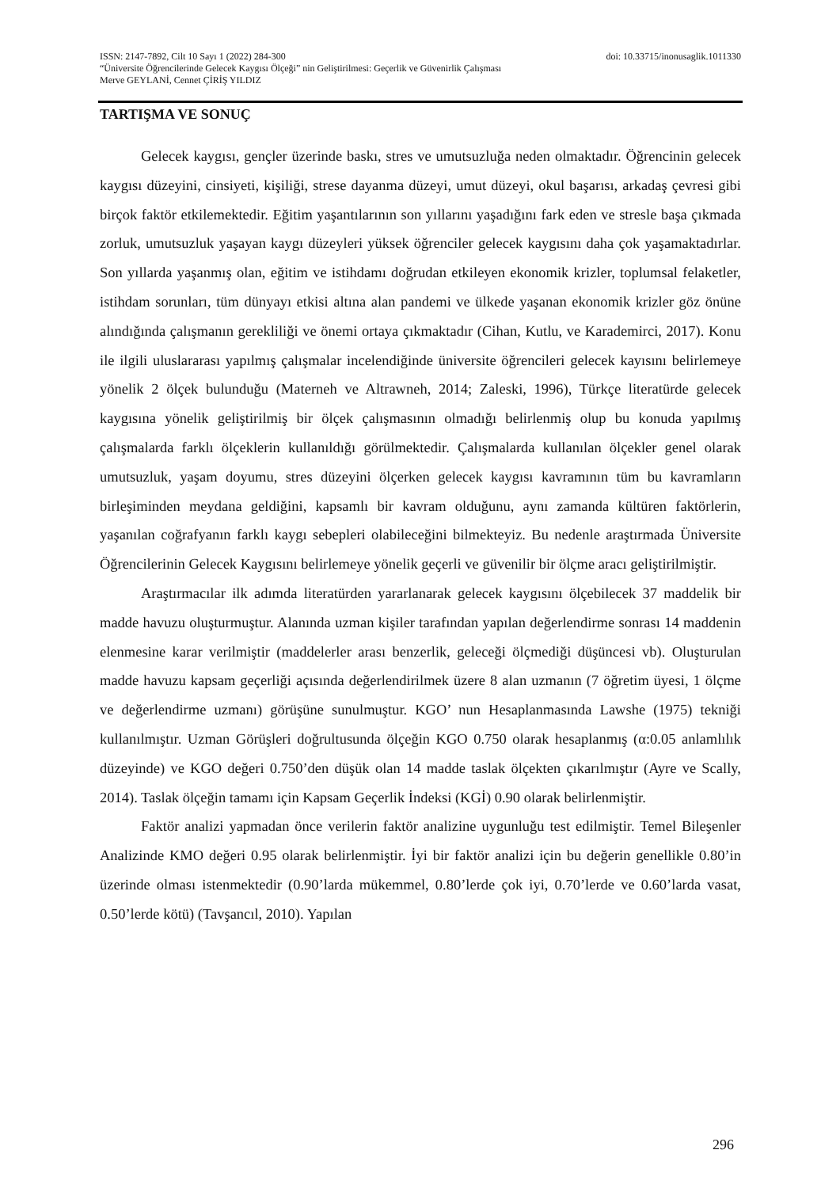ISSN: 2147-7892, Cilt 10 Sayı 1 (2022) 284-300 doi: 10.33715/inonusaglik.1011330
“Üniversite Öğrencilerinde Gelecek Kaygısı Ölçeği” nin Geliştirilmesi: Geçerlik ve Güvenirlik Çalışması
Merve GEYLANİ, Cennet ÇİRİŞ YILDIZ
TARTIŞMA VE SONUÇ
Gelecek kaygısı, gençler üzerinde baskı, stres ve umutsuzluğa neden olmaktadır. Öğrencinin gelecek kaygısı düzeyini, cinsiyeti, kişiliği, strese dayanma düzeyi, umut düzeyi, okul başarısı, arkadaş çevresi gibi birçok faktör etkilemektedir. Eğitim yaşantılarının son yıllarını yaşadığını fark eden ve stresle başa çıkmada zorluk, umutsuzluk yaşayan kaygı düzeyleri yüksek öğrenciler gelecek kaygısını daha çok yaşamaktadırlar. Son yıllarda yaşanmış olan, eğitim ve istihdamı doğrudan etkileyen ekonomik krizler, toplumsal felaketler, istihdam sorunları, tüm dünyayı etkisi altına alan pandemi ve ülkede yaşanan ekonomik krizler göz önüne alındığında çalışmanın gerekliliği ve önemi ortaya çıkmaktadır (Cihan, Kutlu, ve Karademirci, 2017). Konu ile ilgili uluslararası yapılmış çalışmalar incelendiğinde üniversite öğrencileri gelecek kayısını belirlemeye yönelik 2 ölçek bulunduğu (Materneh ve Altrawneh, 2014; Zaleski, 1996), Türkçe literatürde gelecek kaygısına yönelik geliştirilmiş bir ölçek çalışmasının olmadığı belirlenmiş olup bu konuda yapılmış çalışmalarda farklı ölçeklerin kullanıldığı görülmektedir. Çalışmalarda kullanılan ölçekler genel olarak umutsuzluk, yaşam doyumu, stres düzeyini ölçerken gelecek kaygısı kavramının tüm bu kavramların birleşiminden meydana geldiğini, kapsamlı bir kavram olduğunu, aynı zamanda kültüren faktörlerin, yaşanılan coğrafyanın farklı kaygı sebepleri olabileceğini bilmekteyiz. Bu nedenle araştırmada Üniversite Öğrencilerinin Gelecek Kaygısını belirlemeye yönelik geçerli ve güvenilir bir ölçme aracı geliştirilmiştir.
Araştırmacılar ilk adımda literatürden yararlanarak gelecek kaygısını ölçebilecek 37 maddelik bir madde havuzu oluşturmuştur. Alanında uzman kişiler tarafından yapılan değerlendirme sonrası 14 maddenin elenmesine karar verilmiştir (maddelerler arası benzerlik, geleceği ölçmediği düşüncesi vb). Oluşturulan madde havuzu kapsam geçerliği açısında değerlendirilmek üzere 8 alan uzmanın (7 öğretim üyesi, 1 ölçme ve değerlendirme uzmanı) görüşüne sunulmuştur. KGO’ nun Hesaplanmasında Lawshe (1975) tekniği kullanılmıştır. Uzman Görüşleri doğrultusunda ölçeğin KGO 0.750 olarak hesaplanmış (α:0.05 anlamlılık düzeyinde) ve KGO değeri 0.750’den düşük olan 14 madde taslak ölçekten çıkarılmıştır (Ayre ve Scally, 2014). Taslak ölçeğin tamamı için Kapsam Geçerlik İndeksi (KGİ) 0.90 olarak belirlenmiştir.
Faktör analizi yapmadan önce verilerin faktör analizine uygunluğu test edilmiştir. Temel Bileşenler Analizinde KMO değeri 0.95 olarak belirlenmiştir. İyi bir faktör analizi için bu değerin genellikle 0.80’in üzerinde olması istenmektedir (0.90’larda mükemmel, 0.80’lerde çok iyi, 0.70’lerde ve 0.60’larda vasat, 0.50’lerde kötü) (Tavşancıl, 2010). Yapılan
296